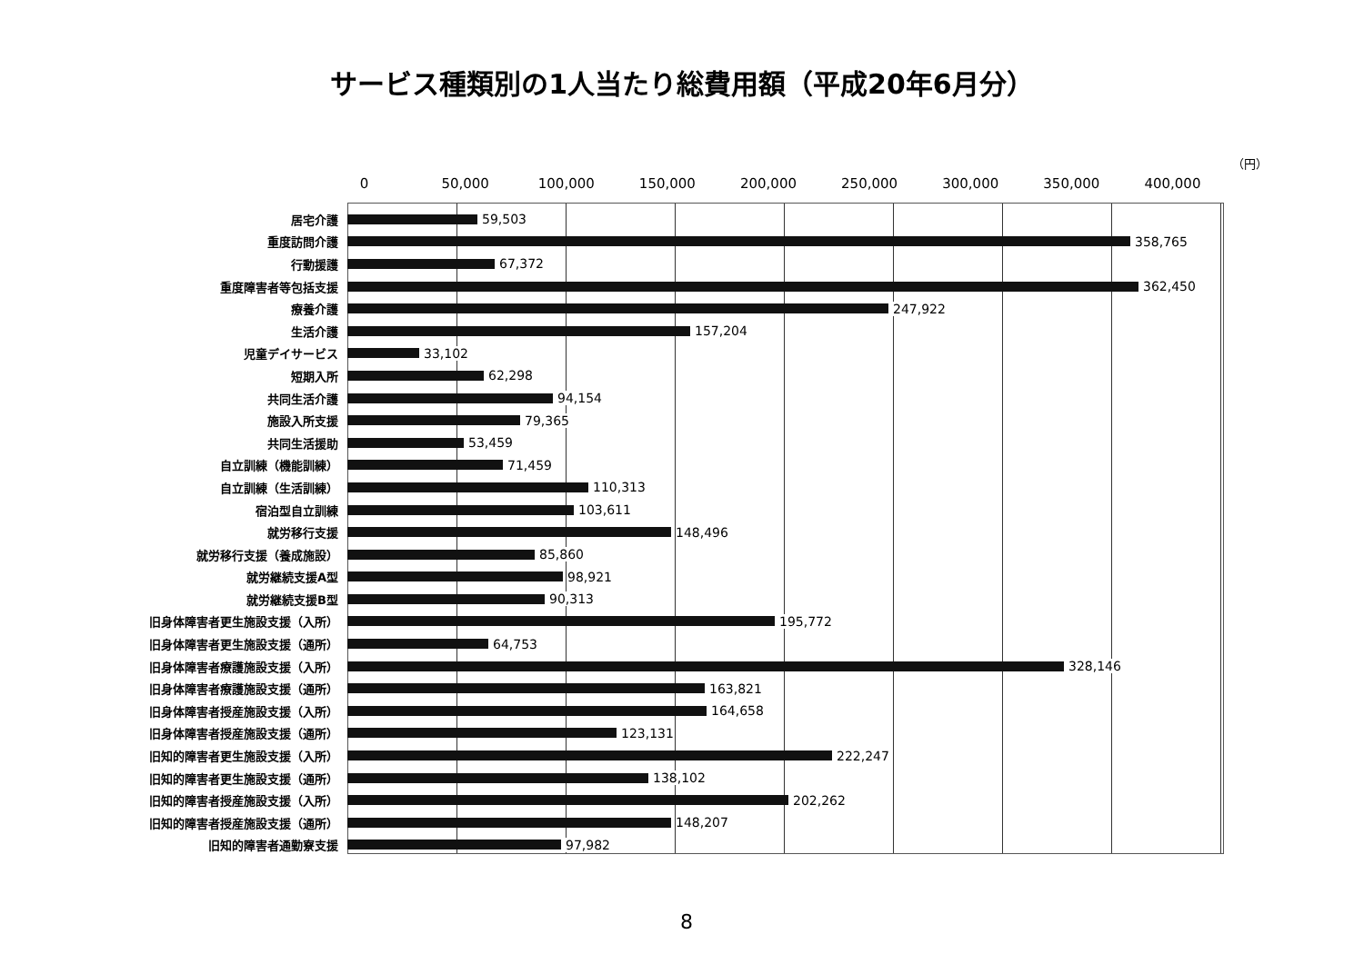サービス種類別の1人当たり総費用額（平成20年6月分）
（円）
0 50,000 100,000 150,000 200,000 250,000 300,000 350,000 400,000
居宅介護 59,503
重度訪問介護 358,765
行動援護 67,372
重度障害者等包括支援 362,450
療養介護 247,922
生活介護 157,204
児童デイサービス 33,102
短期入所 62,298
共同生活介護 94,154
施設入所支援 79,365
共同生活援助 53,459
自立訓練（機能訓練） 71,459
自立訓練（生活訓練） 110,313
宿泊型自立訓練 103,611
就労移行支援 148,496
就労移行支援（養成施設） 85,860
就労継続支援A型 98,921
就労継続支援B型 90,313
旧身体障害者更生施設支援（入所） 195,772
旧身体障害者更生施設支援（通所） 64,753
旧身体障害者療護施設支援（入所） 328,146
旧身体障害者療護施設支援（通所） 163,821
旧身体障害者授産施設支援（入所） 164,658
旧身体障害者授産施設支援（通所） 123,131
旧知的障害者更生施設支援（入所） 222,247
旧知的障害者更生施設支援（通所） 138,102
旧知的障害者授産施設支援（入所） 202,262
旧知的障害者授産施設支援（通所） 148,207
旧知的障害者通勤寮支援 97,982
8